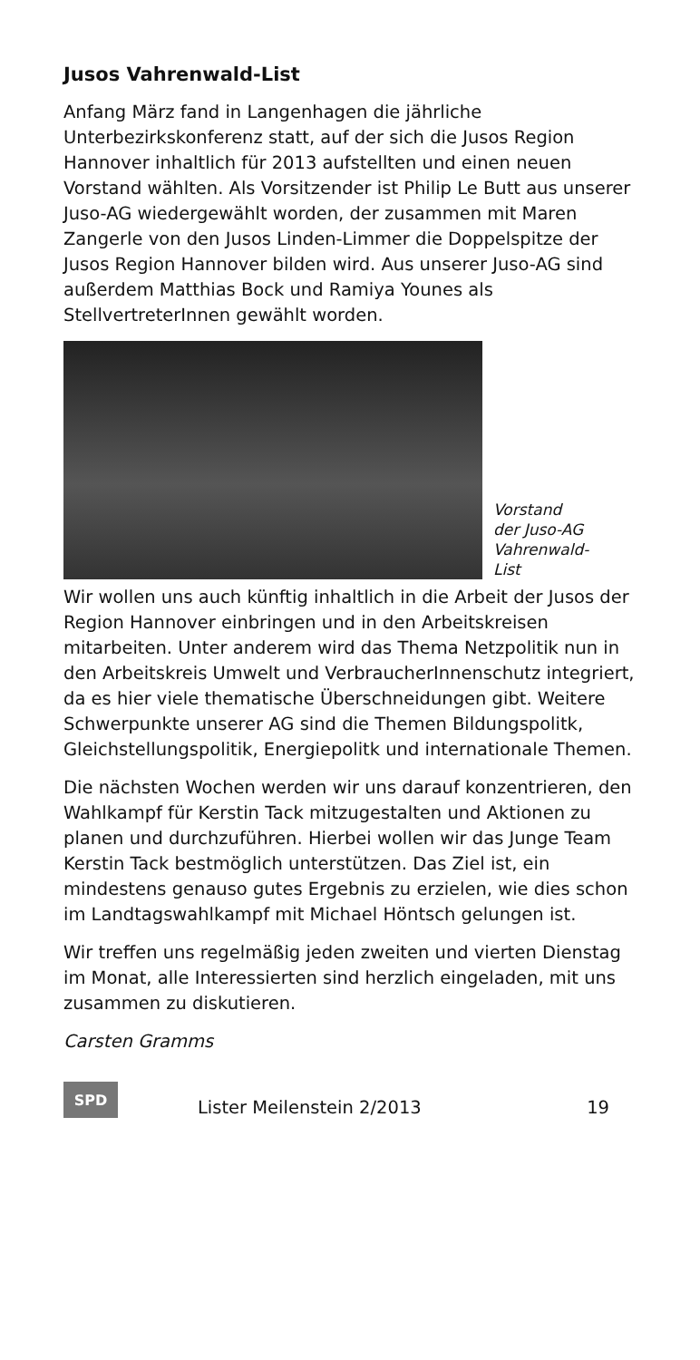Jusos Vahrenwald-List
Anfang März fand in Langenhagen die jährliche Unterbezirkskonferenz statt, auf der sich die Jusos Region Hannover inhaltlich für 2013 aufstellten und einen neuen Vorstand wählten. Als Vorsitzender ist Philip Le Butt aus unserer Juso-AG wiedergewählt worden, der zusammen mit Maren Zangerle von den Jusos Linden-Limmer die Doppelspitze der Jusos Region Hannover bilden wird. Aus unserer Juso-AG sind außerdem Matthias Bock und Ramiya Younes als StellvertreterInnen gewählt worden.
Vorstand
der Juso-AG
Vahrenwald-
List
Wir wollen uns auch künftig inhaltlich in die Arbeit der Jusos der Region Hannover einbringen und in den Arbeitskreisen mitarbeiten. Unter anderem wird das Thema Netzpolitik nun in den Arbeitskreis Umwelt und VerbraucherInnenschutz integriert, da es hier viele thematische Überschneidungen gibt. Weitere Schwerpunkte unserer AG sind die Themen Bildungspolitk, Gleichstellungspolitik, Energiepolitk und internationale Themen.
Die nächsten Wochen werden wir uns darauf konzentrieren, den Wahlkampf für Kerstin Tack mitzugestalten und Aktionen zu planen und durchzuführen. Hierbei wollen wir das Junge Team Kerstin Tack bestmöglich unterstützen. Das Ziel ist, ein mindestens genauso gutes Ergebnis zu erzielen, wie dies schon im Landtagswahlkampf mit Michael Höntsch gelungen ist.
Wir treffen uns regelmäßig jeden zweiten und vierten Dienstag im Monat, alle Interessierten sind herzlich eingeladen, mit uns zusammen zu diskutieren.
Carsten Gramms
SPD
Lister Meilenstein 2/2013 19